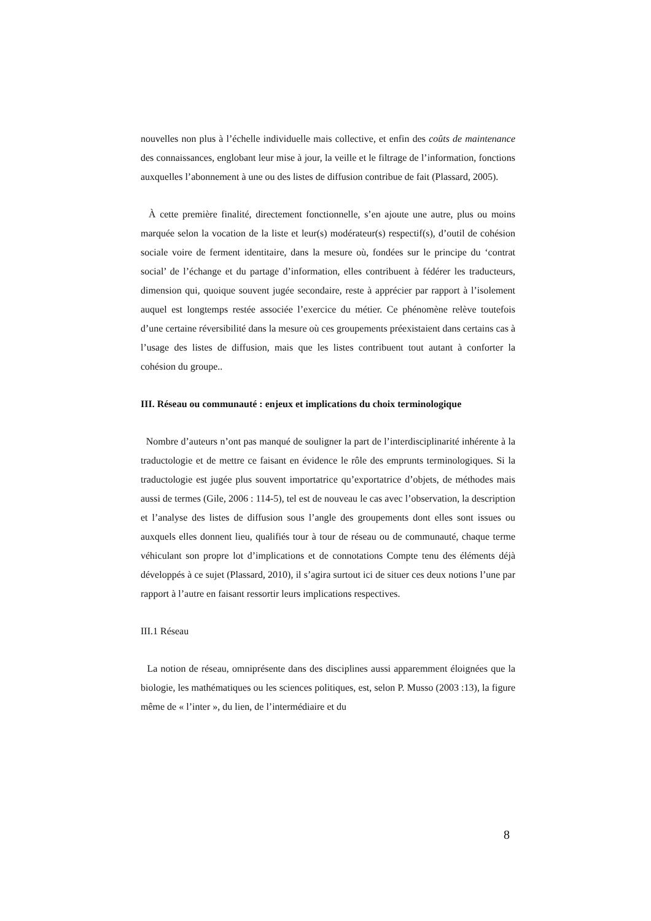nouvelles non plus à l’échelle individuelle mais collective, et enfin des coûts de maintenance des connaissances, englobant leur mise à jour, la veille et le filtrage de l’information, fonctions auxquelles l’abonnement à une ou des listes de diffusion contribue de fait (Plassard, 2005).
À cette première finalité, directement fonctionnelle, s’en ajoute une autre, plus ou moins marquée selon la vocation de la liste et leur(s) modérateur(s) respectif(s), d’outil de cohésion sociale voire de ferment identitaire, dans la mesure où, fondées sur le principe du ‘contrat social’ de l’échange et du partage d’information, elles contribuent à fédérer les traducteurs, dimension qui, quoique souvent jugée secondaire, reste à apprécier par rapport à l’isolement auquel est longtemps restée associée l’exercice du métier. Ce phénomène relève toutefois d’une certaine réversibilité dans la mesure où ces groupements préexistaient dans certains cas à l’usage des listes de diffusion, mais que les listes contribuent tout autant à conforter la cohésion du groupe..
III. Réseau ou communauté : enjeux et implications du choix terminologique
Nombre d’auteurs n’ont pas manqué de souligner la part de l’interdisciplinarité inhérente à la traductologie et de mettre ce faisant en évidence le rôle des emprunts terminologiques. Si la traductologie est jugée plus souvent importatrice qu’exportatrice d’objets, de méthodes mais aussi de termes (Gile, 2006 : 114-5), tel est de nouveau le cas avec l’observation, la description et l’analyse des listes de diffusion sous l’angle des groupements dont elles sont issues ou auxquels elles donnent lieu, qualifiés tour à tour de réseau ou de communauté, chaque terme véhiculant son propre lot d’implications et de connotations Compte tenu des éléments déjà développés à ce sujet (Plassard, 2010), il s’agira surtout ici de situer ces deux notions l’une par rapport à l’autre en faisant ressortir leurs implications respectives.
III.1 Réseau
La notion de réseau, omniprésente dans des disciplines aussi apparemment éloignées que la biologie, les mathématiques ou les sciences politiques, est, selon P. Musso (2003 :13), la figure même de « l’inter », du lien, de l’intermédiaire et du
8